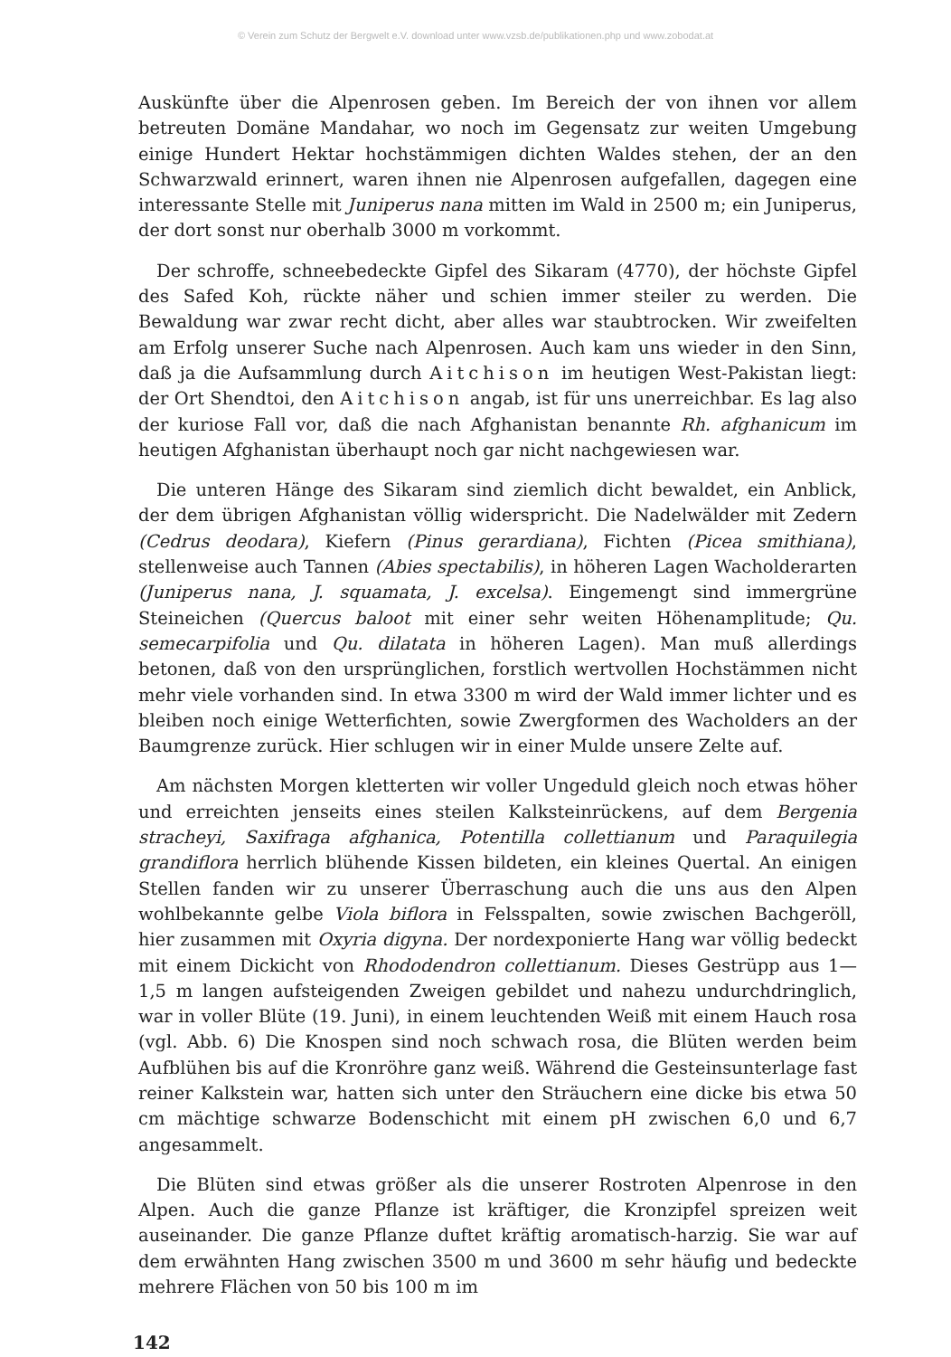© Verein zum Schutz der Bergwelt e.V. download unter www.vzsb.de/publikationen.php und www.zobodat.at
Auskünfte über die Alpenrosen geben. Im Bereich der von ihnen vor allem betreuten Domäne Mandahar, wo noch im Gegensatz zur weiten Umgebung einige Hundert Hektar hochstämmigen dichten Waldes stehen, der an den Schwarzwald erinnert, waren ihnen nie Alpenrosen aufgefallen, dagegen eine interessante Stelle mit Juniperus nana mitten im Wald in 2500 m; ein Juniperus, der dort sonst nur oberhalb 3000 m vorkommt.
Der schroffe, schneebedeckte Gipfel des Sikaram (4770), der höchste Gipfel des Safed Koh, rückte näher und schien immer steiler zu werden. Die Bewaldung war zwar recht dicht, aber alles war staubtrocken. Wir zweifelten am Erfolg unserer Suche nach Alpenrosen. Auch kam uns wieder in den Sinn, daß ja die Aufsammlung durch Aitchison im heutigen West-Pakistan liegt: der Ort Shendtoi, den Aitchison angab, ist für uns unerreichbar. Es lag also der kuriose Fall vor, daß die nach Afghanistan benannte Rh. afghanicum im heutigen Afghanistan überhaupt noch gar nicht nachgewiesen war.
Die unteren Hänge des Sikaram sind ziemlich dicht bewaldet, ein Anblick, der dem übrigen Afghanistan völlig widerspricht. Die Nadelwälder mit Zedern (Cedrus deodara), Kiefern (Pinus gerardiana), Fichten (Picea smithiana), stellenweise auch Tannen (Abies spectabilis), in höheren Lagen Wacholderarten (Juniperus nana, J. squamata, J. excelsa). Eingemengt sind immergrüne Steineichen (Quercus baloot mit einer sehr weiten Höhenamplitude; Qu. semecarpifolia und Qu. dilatata in höheren Lagen). Man muß allerdings betonen, daß von den ursprünglichen, forstlich wertvollen Hochstämmen nicht mehr viele vorhanden sind. In etwa 3300 m wird der Wald immer lichter und es bleiben noch einige Wetterfichten, sowie Zwergformen des Wacholders an der Baumgrenze zurück. Hier schlugen wir in einer Mulde unsere Zelte auf.
Am nächsten Morgen kletterten wir voller Ungeduld gleich noch etwas höher und erreichten jenseits eines steilen Kalksteinrückens, auf dem Bergenia stracheyi, Saxifraga afghanica, Potentilla collettianum und Paraquilegia grandiflora herrlich blühende Kissen bildeten, ein kleines Quertal. An einigen Stellen fanden wir zu unserer Überraschung auch die uns aus den Alpen wohlbekannte gelbe Viola biflora in Felsspalten, sowie zwischen Bachgeröll, hier zusammen mit Oxyria digyna. Der nordexponierte Hang war völlig bedeckt mit einem Dickicht von Rhododendron collettianum. Dieses Gestrüpp aus 1—1,5 m langen aufsteigenden Zweigen gebildet und nahezu undurchdringlich, war in voller Blüte (19. Juni), in einem leuchtenden Weiß mit einem Hauch rosa (vgl. Abb. 6) Die Knospen sind noch schwach rosa, die Blüten werden beim Aufblühen bis auf die Kronröhre ganz weiß. Während die Gesteinsunterlage fast reiner Kalkstein war, hatten sich unter den Sträuchern eine dicke bis etwa 50 cm mächtige schwarze Bodenschicht mit einem pH zwischen 6,0 und 6,7 angesammelt.
Die Blüten sind etwas größer als die unserer Rostroten Alpenrose in den Alpen. Auch die ganze Pflanze ist kräftiger, die Kronzipfel spreizen weit auseinander. Die ganze Pflanze duftet kräftig aromatisch-harzig. Sie war auf dem erwähnten Hang zwischen 3500 m und 3600 m sehr häufig und bedeckte mehrere Flächen von 50 bis 100 m im
142